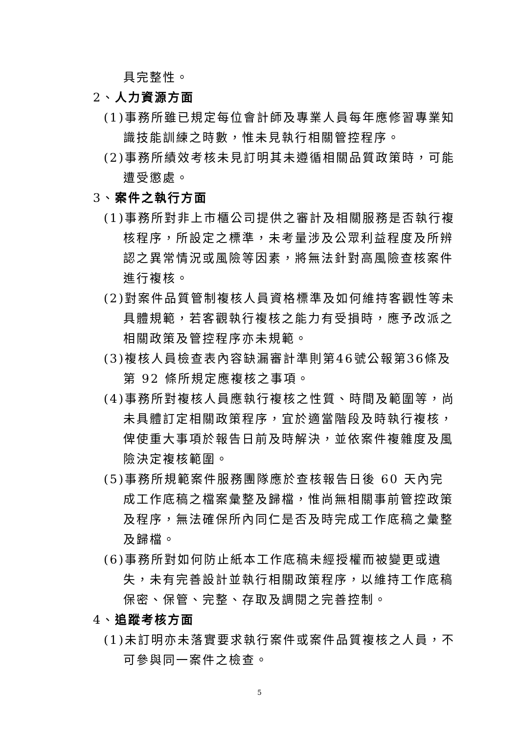具完整性。
2、人力資源方面
(1)事務所雖已規定每位會計師及專業人員每年應修習專業知識技能訓練之時數，惟未見執行相關管控程序。
(2)事務所績效考核未見訂明其未遵循相關品質政策時，可能遭受懲處。
3、案件之執行方面
(1)事務所對非上市櫃公司提供之審計及相關服務是否執行複核程序，所設定之標準，未考量涉及公眾利益程度及所辨認之異常情況或風險等因素，將無法針對高風險查核案件進行複核。
(2)對案件品質管制複核人員資格標準及如何維持客觀性等未具體規範，若客觀執行複核之能力有受損時，應予改派之相關政策及管控程序亦未規範。
(3)複核人員檢查表內容缺漏審計準則第46號公報第36條及第 92 條所規定應複核之事項。
(4)事務所對複核人員應執行複核之性質、時間及範圍等，尚未具體訂定相關政策程序，宜於適當階段及時執行複核，俾使重大事項於報告日前及時解決，並依案件複雜度及風險決定複核範圍。
(5)事務所規範案件服務團隊應於查核報告日後 60 天內完成工作底稿之檔案彙整及歸檔，惟尚無相關事前管控政策及程序，無法確保所內同仁是否及時完成工作底稿之彙整及歸檔。
(6)事務所對如何防止紙本工作底稿未經授權而被變更或遺失，未有完善設計並執行相關政策程序，以維持工作底稿保密、保管、完整、存取及調閱之完善控制。
4、追蹤考核方面
(1)未訂明亦未落實要求執行案件或案件品質複核之人員，不可參與同一案件之檢查。
5